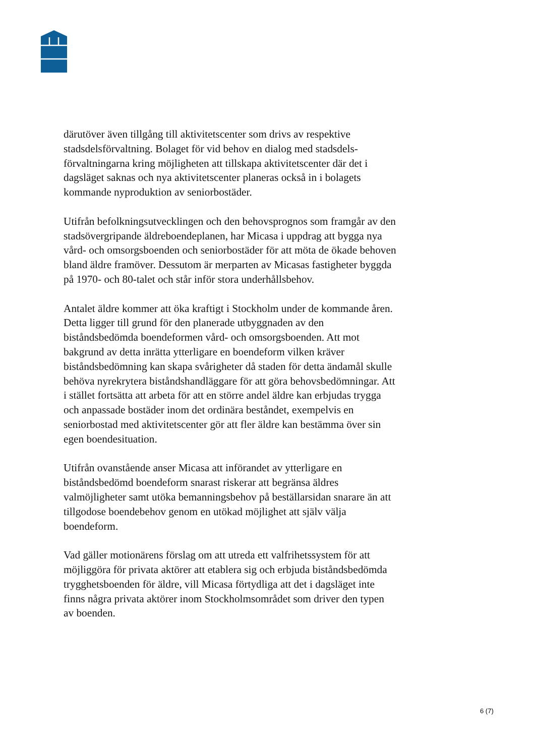därutöver även tillgång till aktivitetscenter som drivs av respektive stadsdelsförvaltning. Bolaget för vid behov en dialog med stadsdels­förvaltningarna kring möjligheten att tillskapa aktivitetscenter där det i dagsläget saknas och nya aktivitetscenter planeras också in i bolagets kommande nyproduktion av seniorbostäder.
Utifrån befolkningsutvecklingen och den behovsprognos som framgår av den stadsövergripande äldreboendeplanen, har Micasa i uppdrag att bygga nya vård- och omsorgsboenden och seniorbostäder för att möta de ökade behoven bland äldre framöver. Dessutom är merparten av Micasas fastigheter byggda på 1970- och 80-talet och står inför stora underhållsbehov.
Antalet äldre kommer att öka kraftigt i Stockholm under de kommande åren. Detta ligger till grund för den planerade utbyggnaden av den biståndsbedömda boendeformen vård- och omsorgsboenden. Att mot bakgrund av detta inrätta ytterligare en boendeform vilken kräver biståndsbedömning kan skapa svårigheter då staden för detta ändamål skulle behöva nyrekrytera biståndshandläggare för att göra behovsbedömningar. Att i stället fortsätta att arbeta för att en större andel äldre kan erbjudas trygga och anpassade bostäder inom det ordinära beståndet, exempelvis en seniorbostad med aktivitetscenter gör att fler äldre kan bestämma över sin egen boendesituation.
Utifrån ovanstående anser Micasa att införandet av ytterligare en biståndsbedömd boendeform snarast riskerar att begränsa äldres valmöjligheter samt utöka bemanningsbehov på beställarsidan snarare än att tillgodose boendebehov genom en utökad möjlighet att själv välja boendeform.
Vad gäller motionärens förslag om att utreda ett valfrihetssystem för att möjliggöra för privata aktörer att etablera sig och erbjuda biståndsbedömda trygghetsboenden för äldre, vill Micasa förtydliga att det i dagsläget inte finns några privata aktörer inom Stockholmsområdet som driver den typen av boenden.
6 (7)